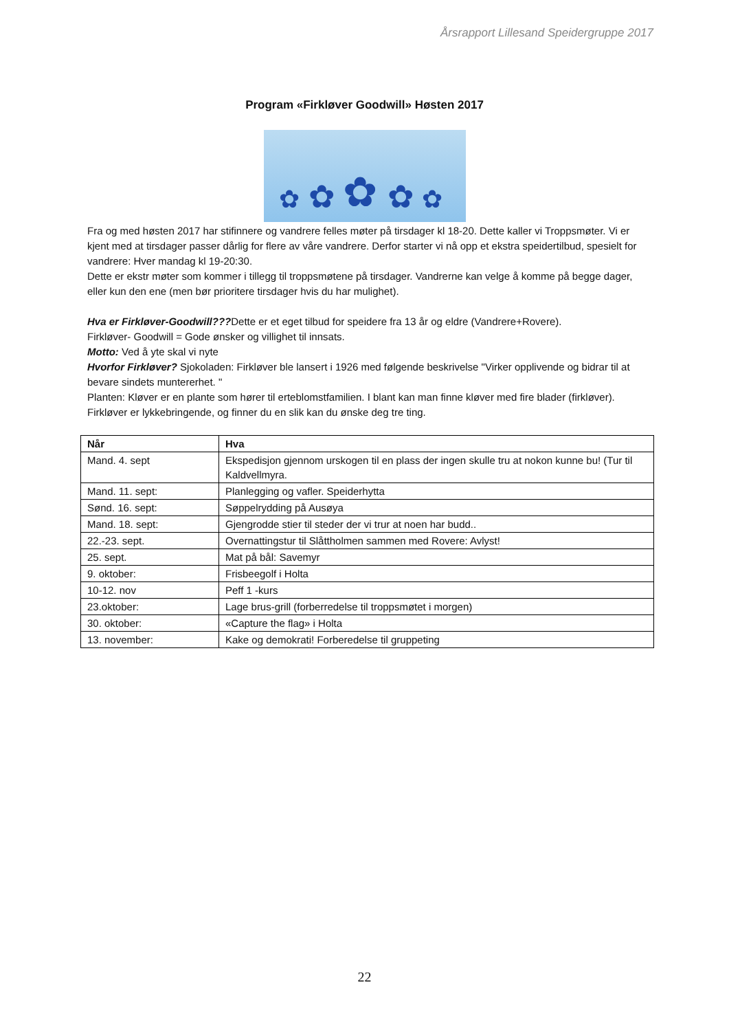Årsrapport Lillesand Speidergruppe 2017
Program «Firkløver Goodwill» Høsten 2017
✿ ✿ ✿ ✿ ✿
Fra og med høsten 2017 har stifinnere og vandrere felles møter på tirsdager kl 18-20. Dette kaller vi Troppsmøter. Vi er kjent med at tirsdager passer dårlig for flere av våre vandrere. Derfor starter vi nå opp et ekstra speidertilbud, spesielt for vandrere: Hver mandag kl 19-20:30.
Dette er ekstr møter som kommer i tillegg til troppsmøtene på tirsdager. Vandrerne kan velge å komme på begge dager, eller kun den ene (men bør prioritere tirsdager hvis du har mulighet).
Hva er Firkløver-Goodwill???Dette er et eget tilbud for speidere fra 13 år og eldre (Vandrere+Rovere).
Firkløver- Goodwill = Gode ønsker og villighet til innsats.
Motto: Ved å yte skal vi nyte
Hvorfor Firkløver? Sjokoladen: Firkløver ble lansert i 1926 med følgende beskrivelse "Virker opplivende og bidrar til at bevare sindets muntererhet. "
Planten: Kløver er en plante som hører til erteblomstfamilien. I blant kan man finne kløver med fire blader (firkløver). Firkløver er lykkebringende, og finner du en slik kan du ønske deg tre ting.
| Når | Hva |
| --- | --- |
| Mand. 4. sept | Ekspedisjon gjennom urskogen til en plass der ingen skulle tru at nokon kunne bu! (Tur til Kaldvellmyra. |
| Mand. 11. sept: | Planlegging og vafler. Speiderhytta |
| Sønd. 16. sept: | Søppelrydding på Ausøya |
| Mand. 18. sept: | Gjengrodde stier til steder der vi trur at noen har budd.. |
| 22.-23. sept. | Overnattingstur til Slåttholmen sammen med Rovere: Avlyst! |
| 25. sept. | Mat på bål: Savemyr |
| 9. oktober: | Frisbeegolf i Holta |
| 10-12. nov | Peff 1 -kurs |
| 23.oktober: | Lage brus-grill (forberredelse til troppsmøtet i morgen) |
| 30. oktober: | «Capture the flag» i Holta |
| 13. november: | Kake og demokrati! Forberedelse til gruppeting |
22